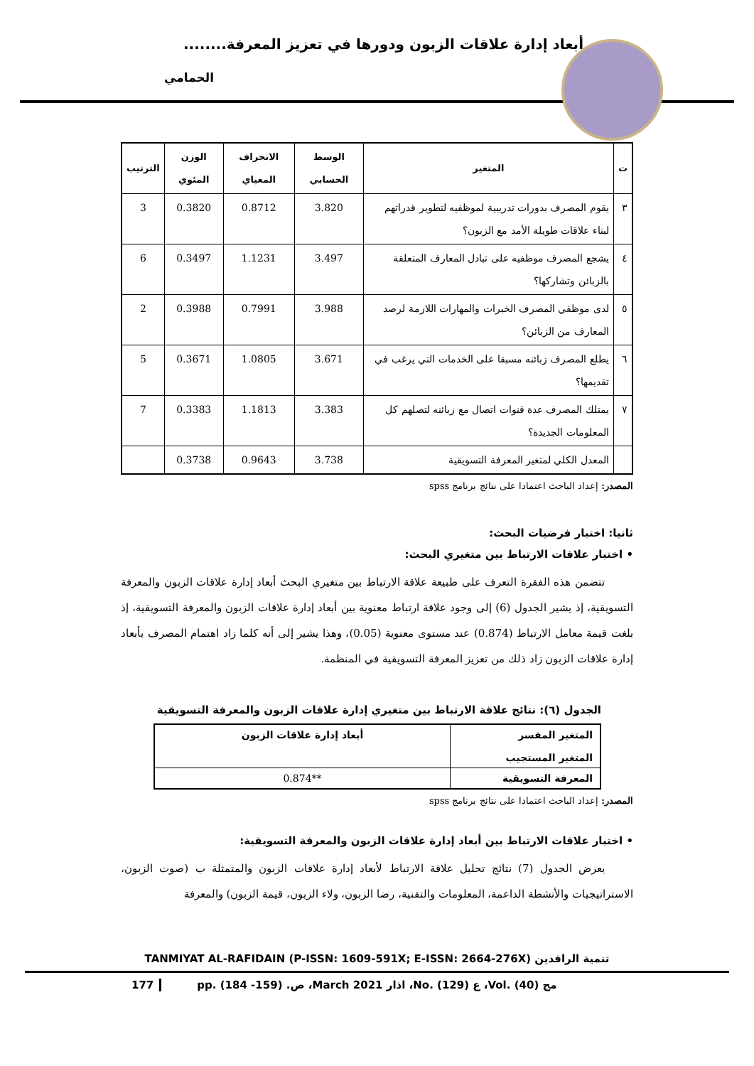أبعاد إدارة علاقات الزبون ودورها في تعزيز المعرفة........
الحمامي
| ت | المتغير | الوسط الحسابي | الانحراف المعياي | الوزن المئوي | الترتيب |
| --- | --- | --- | --- | --- | --- |
| ٣ | يقوم المصرف بدورات تدريبية لموظفيه لتطوير قدراتهم لبناء علاقات طويلة الأمد مع الزبون؟ | 3.820 | 0.8712 | 0.3820 | 3 |
| ٤ | يشجع المصرف موظفيه على تبادل المعارف المتعلقة بالزبائن وتشاركها؟ | 3.497 | 1.1231 | 0.3497 | 6 |
| ٥ | لدى موظفي المصرف الخبرات والمهارات اللازمة لرصد المعارف من الزبائن؟ | 3.988 | 0.7991 | 0.3988 | 2 |
| ٦ | يطلع المصرف زبائنه مسبقا على الخدمات التي يرغب في تقديمها؟ | 3.671 | 1.0805 | 0.3671 | 5 |
| ٧ | يمتلك المصرف عدة قنوات اتصال مع زبائنه لتصلهم كل المعلومات الجديدة؟ | 3.383 | 1.1813 | 0.3383 | 7 |
| | المعدل الكلي لمتغير المعرفة التسويقية | 3.738 | 0.9643 | 0.3738 | |
المصدر: إعداد الباحث اعتمادا على نتائج برنامج spss
ثانيا: اختبار فرضيات البحث:
• اختبار علاقات الارتباط بين متغيري البحث:
تتضمن هذه الفقرة التعرف على طبيعة علاقة الارتباط بين متغيري البحث أبعاد إدارة علاقات الزبون والمعرفة التسويقية، إذ يشير الجدول (6) إلى وجود علاقة ارتباط معنوية بين أبعاد إدارة علاقات الزبون والمعرفة التسويقية، إذ بلغت قيمة معامل الارتباط (0.874) عند مستوى معنوية (0.05)، وهذا يشير إلى أنه كلما زاد اهتمام المصرف بأبعاد إدارة علاقات الزبون زاد ذلك من تعزيز المعرفة التسويقية في المنظمة.
الجدول (٦): نتائج علاقة الارتباط بين متغيري إدارة علاقات الزبون والمعرفة التسويقية
| المتغير المفسر المتغير المستجيب | أبعاد إدارة علاقات الزبون |
| المعرفة التسويقية | 0.874** |
المصدر: إعداد الباحث اعتمادا على نتائج برنامج spss
• اختبار علاقات الارتباط بين أبعاد إدارة علاقات الزبون والمعرفة التسويقية:
يعرض الجدول (7) نتائج تحليل علاقة الارتباط لأبعاد إدارة علاقات الزبون والمتمثلة ب (صوت الزبون، الاستراتيجيات والأنشطة الداعمة، المعلومات والتقنية، رضا الزبون، ولاء الزبون، قيمة الزبون) والمعرفة
TANMIYAT AL-RAFIDAIN (P-ISSN: 1609-591X; E-ISSN: 2664-276X) تنمية الرافدين
177 pp. (184 -159) .ص ،March 2021 اذار ،No. (129) ع ،Vol. (40) مج